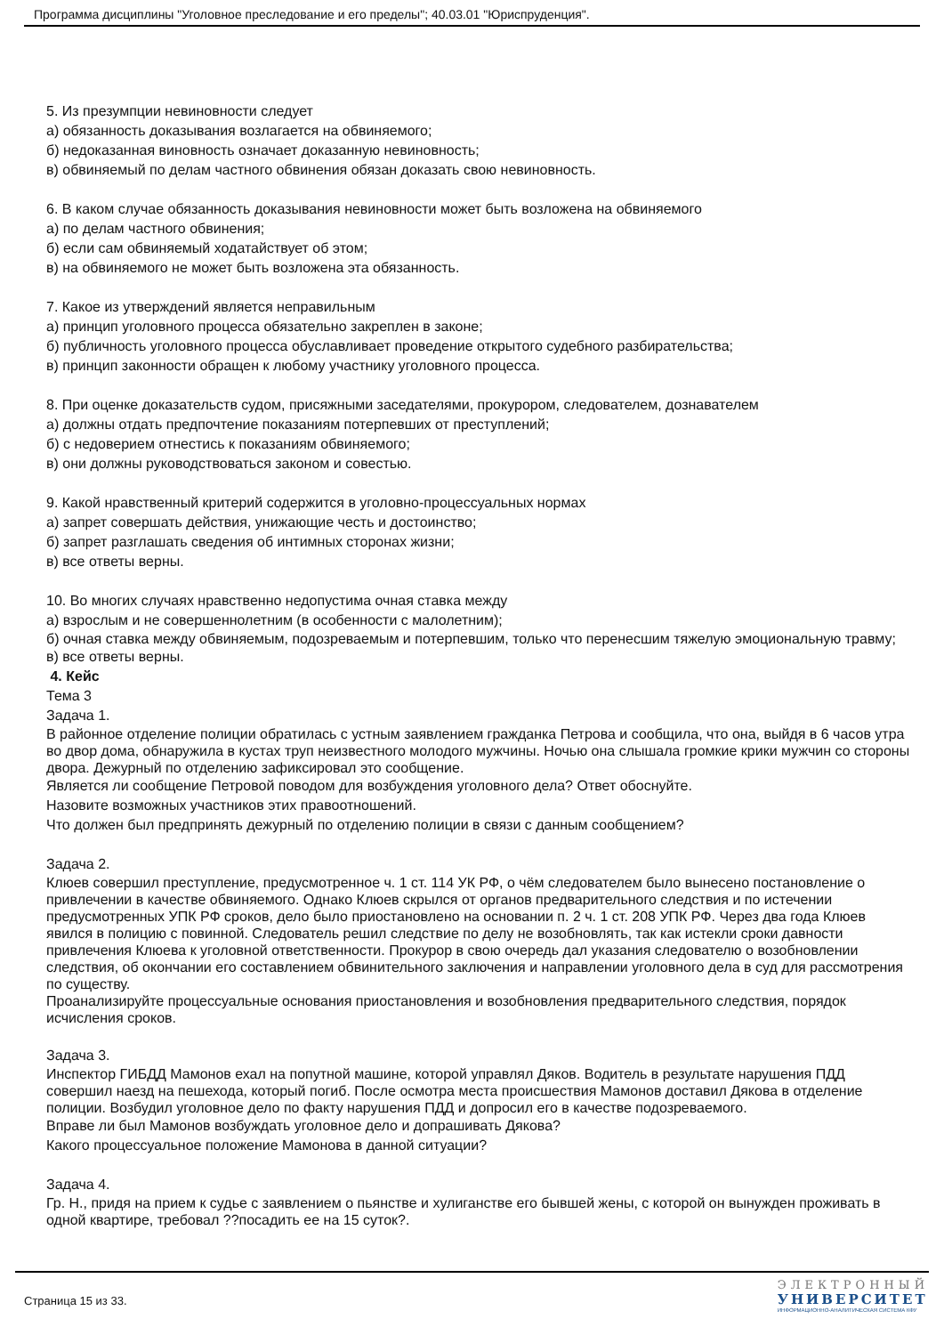Программа дисциплины "Уголовное преследование и его пределы"; 40.03.01 "Юриспруденция".
5. Из презумпции невиновности следует
а) обязанность доказывания возлагается на обвиняемого;
б) недоказанная виновность означает доказанную невиновность;
в) обвиняемый по делам частного обвинения обязан доказать свою невиновность.
6. В каком случае обязанность доказывания невиновности может быть возложена на обвиняемого
а) по делам частного обвинения;
б) если сам обвиняемый ходатайствует об этом;
в) на обвиняемого не может быть возложена эта обязанность.
7. Какое из утверждений является неправильным
а) принцип уголовного процесса обязательно закреплен в законе;
б) публичность уголовного процесса обуславливает проведение открытого судебного разбирательства;
в) принцип законности обращен к любому участнику уголовного процесса.
8. При оценке доказательств судом, присяжными заседателями, прокурором, следователем, дознавателем
а) должны отдать предпочтение показаниям потерпевших от преступлений;
б) с недоверием отнестись к показаниям обвиняемого;
в) они должны руководствоваться законом и совестью.
9. Какой нравственный критерий содержится в уголовно-процессуальных нормах
а) запрет совершать действия, унижающие честь и достоинство;
б) запрет разглашать сведения об интимных сторонах жизни;
в) все ответы верны.
10. Во многих случаях нравственно недопустима очная ставка между
а) взрослым и не совершеннолетним (в особенности с малолетним);
б) очная ставка между обвиняемым, подозреваемым и потерпевшим, только что перенесшим тяжелую эмоциональную травму;
в) все ответы верны.
4. Кейс
Тема 3
Задача 1.
В районное отделение полиции обратилась с устным заявлением гражданка Петрова и сообщила, что она, выйдя в 6 часов утра во двор дома, обнаружила в кустах труп неизвестного молодого мужчины. Ночью она слышала громкие крики мужчин со стороны двора. Дежурный по отделению зафиксировал это сообщение.
Является ли сообщение Петровой поводом для возбуждения уголовного дела? Ответ обоснуйте.
Назовите возможных участников этих правоотношений.
Что должен был предпринять дежурный по отделению полиции в связи с данным сообщением?
Задача 2.
Клюев совершил преступление, предусмотренное ч. 1 ст. 114 УК РФ, о чём следователем было вынесено постановление о привлечении в качестве обвиняемого. Однако Клюев скрылся от органов предварительного следствия и по истечении предусмотренных УПК РФ сроков, дело было приостановлено на основании п. 2 ч. 1 ст. 208 УПК РФ. Через два года Клюев явился в полицию с повинной. Следователь решил следствие по делу не возобновлять, так как истекли сроки давности привлечения Клюева к уголовной ответственности. Прокурор в свою очередь дал указания следователю о возобновлении следствия, об окончании его составлением обвинительного заключения и направлении уголовного дела в суд для рассмотрения по существу.
Проанализируйте процессуальные основания приостановления и возобновления предварительного следствия, порядок исчисления сроков.
Задача 3.
Инспектор ГИБДД Мамонов ехал на попутной машине, которой управлял Дяков. Водитель в результате нарушения ПДД совершил наезд на пешехода, который погиб. После осмотра места происшествия Мамонов доставил Дякова в отделение полиции. Возбудил уголовное дело по факту нарушения ПДД и допросил его в качестве подозреваемого.
Вправе ли был Мамонов возбуждать уголовное дело и допрашивать Дякова?
Какого процессуальное положение Мамонова в данной ситуации?
Задача 4.
Гр. Н., придя на прием к судье с заявлением о пьянстве и хулиганстве его бывшей жены, с которой он вынужден проживать в одной квартире, требовал ??посадить ее на 15 суток?.
Страница 15 из 33.
ЭЛЕКТРОННЫЙ
УНИВЕРСИТЕТ
ИНФОРМАЦИОННО-АНАЛИТИЧЕСКАЯ СИСТЕМА КФУ